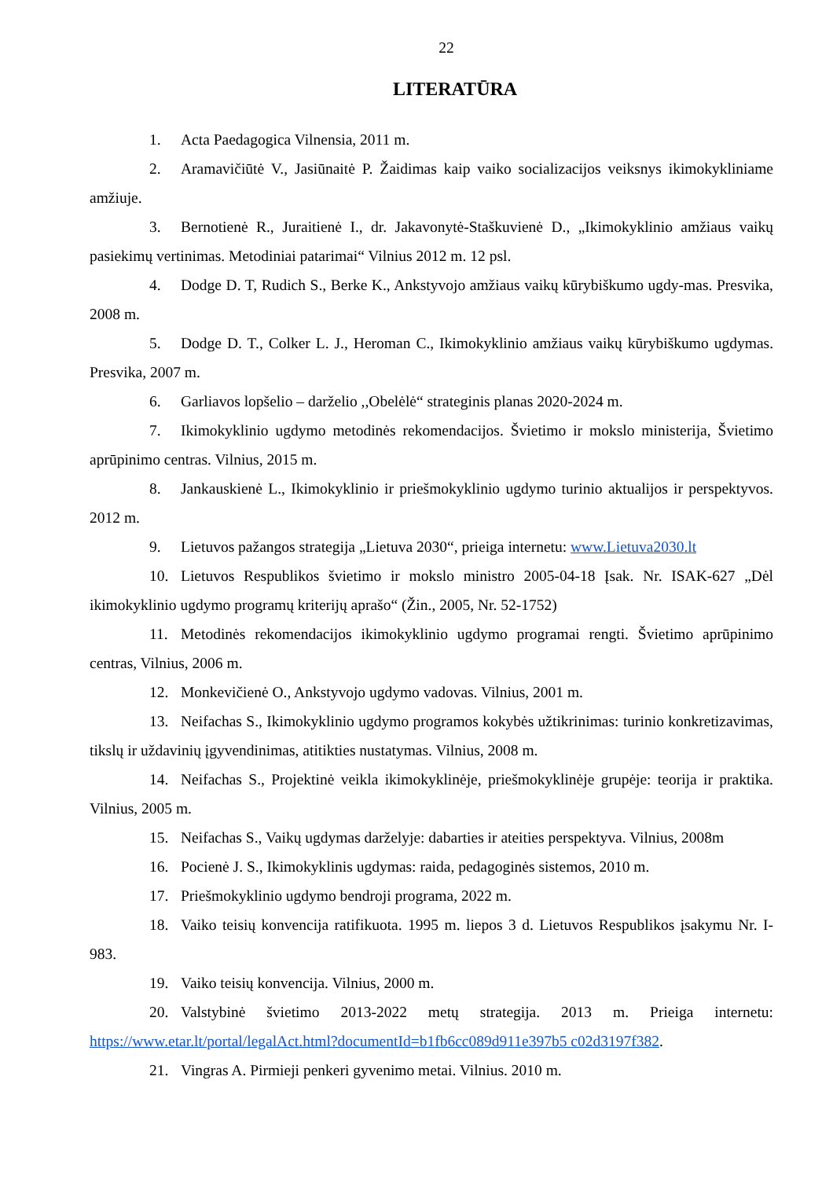22
LITERATŪRA
1. Acta Paedagogica Vilnensia, 2011 m.
2. Aramavičiūtė V., Jasiūnaitė P. Žaidimas kaip vaiko socializacijos veiksnys ikimokykliniame amžiuje.
3. Bernotienė R., Juraitienė I., dr. Jakavonytė-Staškuvienė D., „Ikimokyklinio amžiaus vaikų pasiekimų vertinimas. Metodiniai patarimai“ Vilnius 2012 m. 12 psl.
4. Dodge D. T, Rudich S., Berke K., Ankstyvojo amžiaus vaikų kūrybiškumo ugdy-mas. Presvika, 2008 m.
5. Dodge D. T., Colker L. J., Heroman C., Ikimokyklinio amžiaus vaikų kūrybiškumo ugdymas. Presvika, 2007 m.
6. Garliavos lopšelio – darželio ,,Obelėlė“ strateginis planas 2020-2024 m.
7. Ikimokyklinio ugdymo metodinės rekomendacijos. Švietimo ir mokslo ministerija, Švietimo aprūpinimo centras. Vilnius, 2015 m.
8. Jankauskienė L., Ikimokyklinio ir priešmokyklinio ugdymo turinio aktualijos ir perspektyvos. 2012 m.
9. Lietuvos pažangos strategija „Lietuva 2030“, prieiga internetu: www.Lietuva2030.lt
10. Lietuvos Respublikos švietimo ir mokslo ministro 2005-04-18 Įsak. Nr. ISAK-627 „Dėl ikimokyklinio ugdymo programų kriterijų aprašo“ (Žin., 2005, Nr. 52-1752)
11. Metodinės rekomendacijos ikimokyklinio ugdymo programai rengti. Švietimo aprūpinimo centras, Vilnius, 2006 m.
12. Monkevičienė O., Ankstyvojo ugdymo vadovas. Vilnius, 2001 m.
13. Neifachas S., Ikimokyklinio ugdymo programos kokybės užtikrinimas: turinio konkretizavimas, tikslų ir uždavinių įgyvendinimas, atitikties nustatymas. Vilnius, 2008 m.
14. Neifachas S., Projektinė veikla ikimokyklinėje, priešmokyklinėje grupėje: teorija ir praktika. Vilnius, 2005 m.
15. Neifachas S., Vaikų ugdymas darželyje: dabarties ir ateities perspektyva. Vilnius, 2008m
16. Pocienė J. S., Ikimokyklinis ugdymas: raida, pedagoginės sistemos, 2010 m.
17. Priešmokyklinio ugdymo bendroji programa, 2022 m.
18. Vaiko teisių konvencija ratifikuota. 1995 m. liepos 3 d. Lietuvos Respublikos įsakymu Nr. I-983.
19. Vaiko teisių konvencija. Vilnius, 2000 m.
20. Valstybinė švietimo 2013-2022 metų strategija. 2013 m. Prieiga internetu: https://www.etar.lt/portal/legalAct.html?documentId=b1fb6cc089d911e397b5 c02d3197f382.
21. Vingras A. Pirmieji penkeri gyvenimo metai. Vilnius. 2010 m.